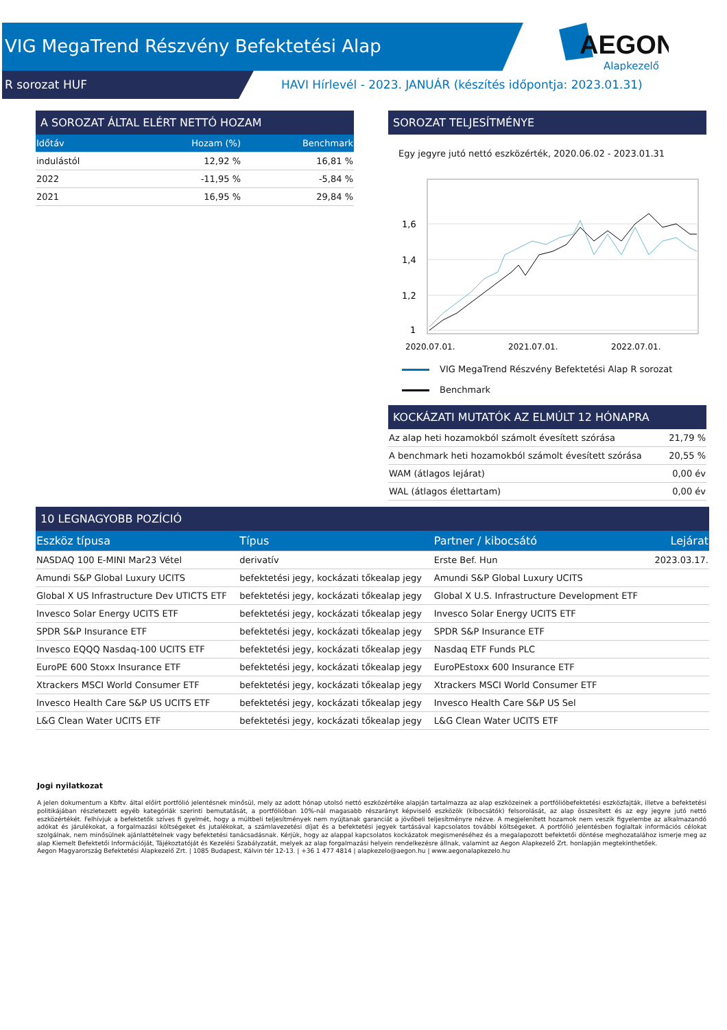VIG MegaTrend Részvény Befektetési Alap
R sorozat HUF
HAVI Hírlevél - 2023. JANUÁR (készítés időpontja: 2023.01.31)
AEGON
Alapkezelő
A SOROZAT ÁLTAL ELÉRT NETTÓ HOZAM
| Időtáv | Hozam (%) | Benchmark |
| --- | --- | --- |
| indulástól | 12,92 % | 16,81 % |
| 2022 | -11,95 % | -5,84 % |
| 2021 | 16,95 % | 29,84 % |
SOROZAT TELJESÍTMÉNYE
Egy jegyre jutó nettó eszközérték, 2020.06.02 - 2023.01.31
1,6
1,4
1,2
1
2020.07.01.
2021.07.01.
2022.07.01.
VIG MegaTrend Részvény Befektetési Alap R sorozat
Benchmark
KOCKÁZATI MUTATÓK AZ ELMÚLT 12 HÓNAPRA
| Az alap heti hozamokból számolt évesített szórása | 21,79 % |
| A benchmark heti hozamokból számolt évesített szórása | 20,55 % |
| WAM (átlagos lejárat) | 0,00 év |
| WAL (átlagos élettartam) | 0,00 év |
10 LEGNAGYOBB POZÍCIÓ
| Eszköz típusa | Típus | Partner / kibocsátó | Lejárat |
| --- | --- | --- | --- |
| NASDAQ 100 E-MINI Mar23 Vétel | derivatív | Erste Bef. Hun | 2023.03.17. |
| Amundi S&P Global Luxury UCITS | befektetési jegy, kockázati tőkealap jegy | Amundi S&P Global Luxury UCITS | |
| Global X US Infrastructure Dev UTICTS ETF | befektetési jegy, kockázati tőkealap jegy | Global X U.S. Infrastructure Development ETF | |
| Invesco Solar Energy UCITS ETF | befektetési jegy, kockázati tőkealap jegy | Invesco Solar Energy UCITS ETF | |
| SPDR S&P Insurance ETF | befektetési jegy, kockázati tőkealap jegy | SPDR S&P Insurance ETF | |
| Invesco EQQQ Nasdaq-100 UCITS ETF | befektetési jegy, kockázati tőkealap jegy | Nasdaq ETF Funds PLC | |
| EuroPE 600 Stoxx Insurance ETF | befektetési jegy, kockázati tőkealap jegy | EuroPEstoxx 600 Insurance ETF | |
| Xtrackers MSCI World Consumer ETF | befektetési jegy, kockázati tőkealap jegy | Xtrackers MSCI World Consumer ETF | |
| Invesco Health Care S&P US UCITS ETF | befektetési jegy, kockázati tőkealap jegy | Invesco Health Care S&P US Sel | |
| L&G Clean Water UCITS ETF | befektetési jegy, kockázati tőkealap jegy | L&G Clean Water UCITS ETF | |
Jogi nyilatkozat
A jelen dokumentum a Kbftv. által előírt portfólió jelentésnek minősül, mely az adott hónap utolsó nettó eszközértéke alapján tartalmazza az alap eszközeinek a portfólióbefektetési eszközfajták, illetve a befektetési politikájában részletezett egyéb kategóriák szerinti bemutatását, a portfólióban 10%-nál magasabb részarányt képviselő eszközök (kibocsátók) felsorolását, az alap összesített és az egy jegyre jutó nettó eszközértékét. Felhívjuk a befektetők szíves fi gyelmét, hogy a múltbeli teljesítmények nem nyújtanak garanciát a jövőbeli teljesítményre nézve. A megjelenített hozamok nem veszik figyelembe az alkalmazandó adókat és járulékokat, a forgalmazási költségeket és jutalékokat, a számlavezetési díjat és a befektetési jegyek tartásával kapcsolatos további költségeket. A portfólió jelentésben foglaltak információs célokat szolgálnak, nem minősülnek ajánlattételnek vagy befektetési tanácsadásnak. Kérjük, hogy az alappal kapcsolatos kockázatok megismeréséhez és a megalapozott befektetői döntése meghozatalához ismerje meg az alap Kiemelt Befektetői Információját, Tájékoztatóját és Kezelési Szabályzatát, melyek az alap forgalmazási helyein rendelkezésre állnak, valamint az Aegon Alapkezelő Zrt. honlapján megtekinthetőek.
Aegon Magyarország Befektetési Alapkezelő Zrt. | 1085 Budapest, Kálvin tér 12-13. | +36 1 477 4814 | alapkezelo@aegon.hu | www.aegonalapkezelo.hu